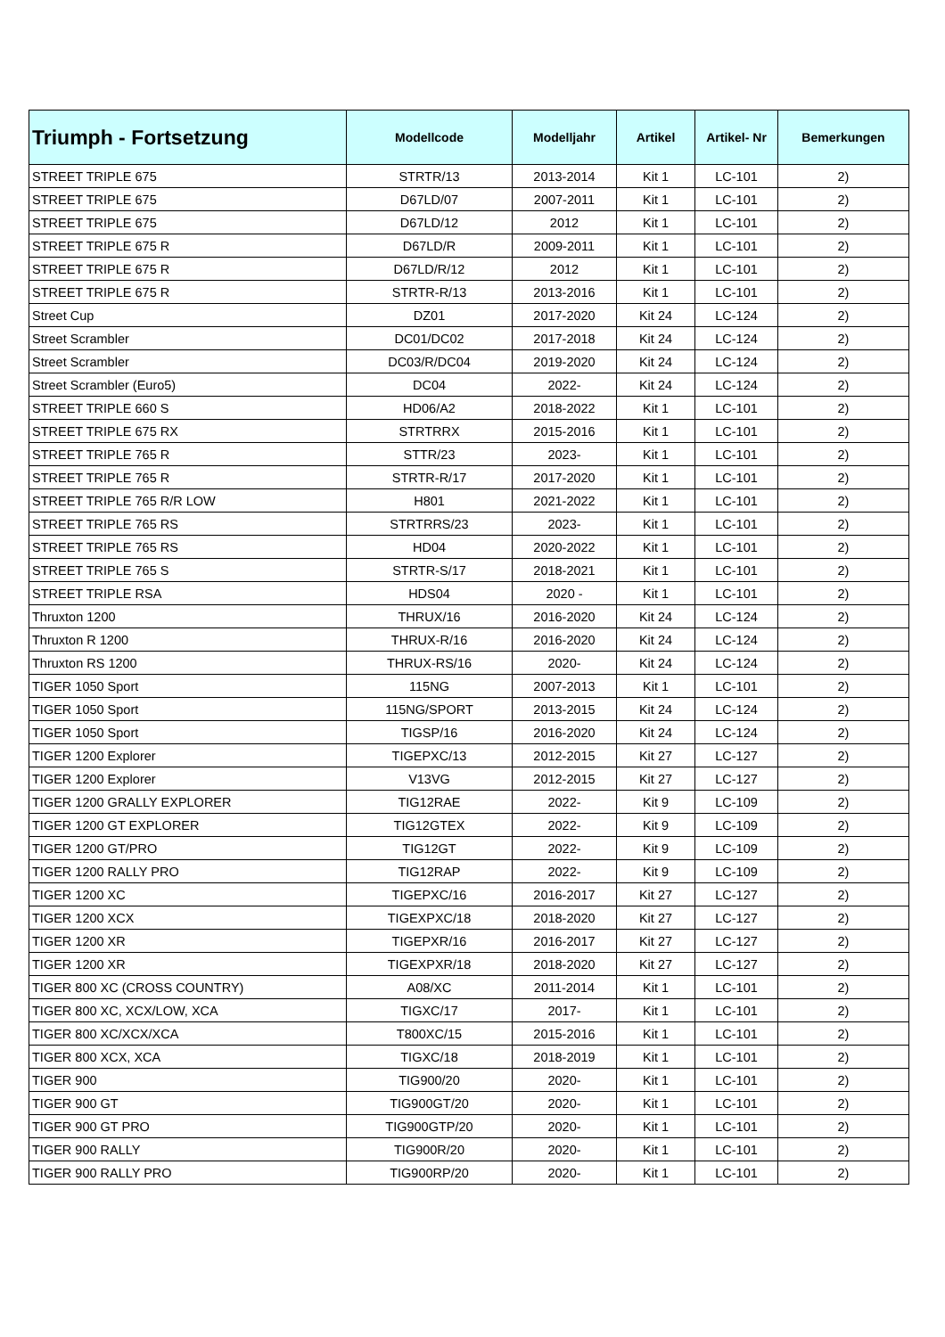| Triumph - Fortsetzung | Modellcode | Modelljahr | Artikel | Artikel- Nr | Bemerkungen |
| --- | --- | --- | --- | --- | --- |
| STREET TRIPLE 675 | STRTR/13 | 2013-2014 | Kit 1 | LC-101 | 2) |
| STREET TRIPLE 675 | D67LD/07 | 2007-2011 | Kit 1 | LC-101 | 2) |
| STREET TRIPLE 675 | D67LD/12 | 2012 | Kit 1 | LC-101 | 2) |
| STREET TRIPLE 675 R | D67LD/R | 2009-2011 | Kit 1 | LC-101 | 2) |
| STREET TRIPLE 675 R | D67LD/R/12 | 2012 | Kit 1 | LC-101 | 2) |
| STREET TRIPLE 675 R | STRTR-R/13 | 2013-2016 | Kit 1 | LC-101 | 2) |
| Street Cup | DZ01 | 2017-2020 | Kit 24 | LC-124 | 2) |
| Street Scrambler | DC01/DC02 | 2017-2018 | Kit 24 | LC-124 | 2) |
| Street Scrambler | DC03/R/DC04 | 2019-2020 | Kit 24 | LC-124 | 2) |
| Street Scrambler (Euro5) | DC04 | 2022- | Kit 24 | LC-124 | 2) |
| STREET TRIPLE 660 S | HD06/A2 | 2018-2022 | Kit 1 | LC-101 | 2) |
| STREET TRIPLE 675 RX | STRTRRX | 2015-2016 | Kit 1 | LC-101 | 2) |
| STREET TRIPLE 765 R | STTR/23 | 2023- | Kit 1 | LC-101 | 2) |
| STREET TRIPLE 765 R | STRTR-R/17 | 2017-2020 | Kit 1 | LC-101 | 2) |
| STREET TRIPLE 765 R/R LOW | H801 | 2021-2022 | Kit 1 | LC-101 | 2) |
| STREET TRIPLE 765 RS | STRTRRS/23 | 2023- | Kit 1 | LC-101 | 2) |
| STREET TRIPLE 765 RS | HD04 | 2020-2022 | Kit 1 | LC-101 | 2) |
| STREET TRIPLE 765 S | STRTR-S/17 | 2018-2021 | Kit 1 | LC-101 | 2) |
| STREET TRIPLE RSA | HDS04 | 2020 - | Kit 1 | LC-101 | 2) |
| Thruxton 1200 | THRUX/16 | 2016-2020 | Kit 24 | LC-124 | 2) |
| Thruxton R 1200 | THRUX-R/16 | 2016-2020 | Kit 24 | LC-124 | 2) |
| Thruxton RS 1200 | THRUX-RS/16 | 2020- | Kit 24 | LC-124 | 2) |
| TIGER 1050 Sport | 115NG | 2007-2013 | Kit 1 | LC-101 | 2) |
| TIGER 1050 Sport | 115NG/SPORT | 2013-2015 | Kit 24 | LC-124 | 2) |
| TIGER 1050 Sport | TIGSP/16 | 2016-2020 | Kit 24 | LC-124 | 2) |
| TIGER 1200 Explorer | TIGEPXC/13 | 2012-2015 | Kit 27 | LC-127 | 2) |
| TIGER 1200 Explorer | V13VG | 2012-2015 | Kit 27 | LC-127 | 2) |
| TIGER 1200 GRALLY EXPLORER | TIG12RAE | 2022- | Kit 9 | LC-109 | 2) |
| TIGER 1200 GT EXPLORER | TIG12GTEX | 2022- | Kit 9 | LC-109 | 2) |
| TIGER 1200 GT/PRO | TIG12GT | 2022- | Kit 9 | LC-109 | 2) |
| TIGER 1200 RALLY PRO | TIG12RAP | 2022- | Kit 9 | LC-109 | 2) |
| TIGER 1200 XC | TIGEPXC/16 | 2016-2017 | Kit 27 | LC-127 | 2) |
| TIGER 1200 XCX | TIGEXPXC/18 | 2018-2020 | Kit 27 | LC-127 | 2) |
| TIGER 1200 XR | TIGEPXR/16 | 2016-2017 | Kit 27 | LC-127 | 2) |
| TIGER 1200 XR | TIGEXPXR/18 | 2018-2020 | Kit 27 | LC-127 | 2) |
| TIGER 800 XC (CROSS COUNTRY) | A08/XC | 2011-2014 | Kit 1 | LC-101 | 2) |
| TIGER 800 XC, XCX/LOW, XCA | TIGXC/17 | 2017- | Kit 1 | LC-101 | 2) |
| TIGER 800 XC/XCX/XCA | T800XC/15 | 2015-2016 | Kit 1 | LC-101 | 2) |
| TIGER 800 XCX, XCA | TIGXC/18 | 2018-2019 | Kit 1 | LC-101 | 2) |
| TIGER 900 | TIG900/20 | 2020- | Kit 1 | LC-101 | 2) |
| TIGER 900 GT | TIG900GT/20 | 2020- | Kit 1 | LC-101 | 2) |
| TIGER 900 GT PRO | TIG900GTP/20 | 2020- | Kit 1 | LC-101 | 2) |
| TIGER 900 RALLY | TIG900R/20 | 2020- | Kit 1 | LC-101 | 2) |
| TIGER 900 RALLY PRO | TIG900RP/20 | 2020- | Kit 1 | LC-101 | 2) |